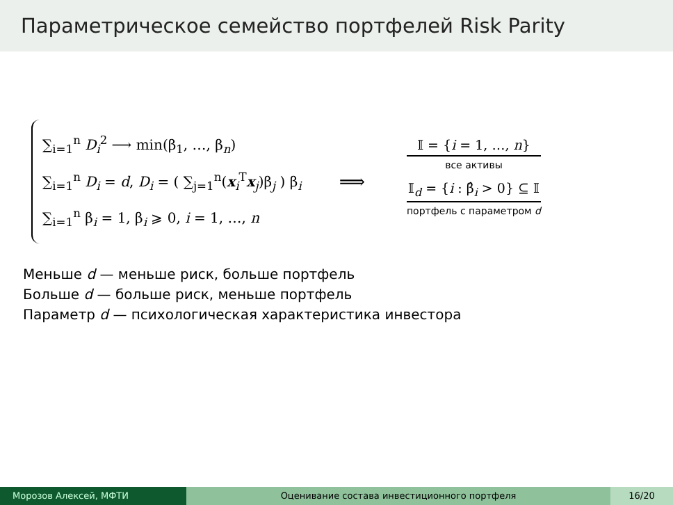Параметрическое семейство портфелей Risk Parity
∑<sub>i=1</sub><sup>n</sup> D<sub>i</sub><sup>2</sup> ⟶ min(β<sub>1</sub>, …, β<sub>n</sub>)
∑<sub>i=1</sub><sup>n</sup> D<sub>i</sub> = d, D<sub>i</sub> = ( ∑<sub>j=1</sub><sup>n</sup>(x<sub>i</sub><sup>T</sup>x<sub>j</sub>)β<sub>j</sub> ) β<sub>i</sub>
∑<sub>i=1</sub><sup>n</sup> β<sub>i</sub> = 1, β<sub>i</sub> ⩾ 0, i = 1, …, n
⟹
𝕀 = {i = 1, …, n}
все активы
𝕀<sub>d</sub> = {i : β̂<sub>i</sub> > 0} ⊆ 𝕀
портфель с параметром d
Меньше d — меньше риск, больше портфель
Больше d — больше риск, меньше портфель
Параметр d — психологическая характеристика инвестора
Морозов Алексей, МФТИ Оценивание состава инвестиционного портфеля
16/20